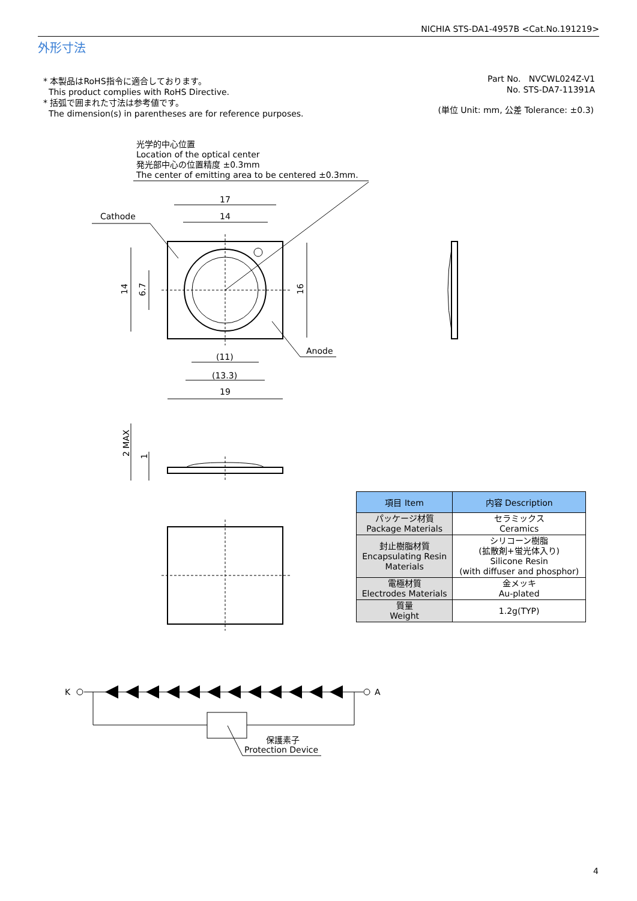NICHIA STS-DA1-4957B <Cat.No.191219>
外形寸法
* 本製品はRoHS指令に適合しております。
This product complies with RoHS Directive.
* 括弧で囲まれた寸法は参考値です。
The dimension(s) in parentheses are for reference purposes.
Part No. NVCWL024Z-V1
No. STS-DA7-11391A
(単位 Unit: mm, 公差 Tolerance: ±0.3)
光学的中心位置
Location of the optical center
発光部中心の位置精度 ±0.3mm
The center of emitting area to be centered ±0.3mm.
Cathode
17
14
Anode
(11)
(13.3)
19
14
6.7
16
2 MAX
1
K
A
保護素子
Protection Device
| 項目 Item | 内容 Description |
| --- | --- |
| パッケージ材質 Package Materials | セラミックス Ceramics |
| 封止樹脂材質 Encapsulating Resin Materials | シリコーン樹脂 (拡散剤+蛍光体入り) Silicone Resin (with diffuser and phosphor) |
| 電極材質 Electrodes Materials | 金メッキ Au-plated |
| 質量 Weight | 1.2g(TYP) |
4